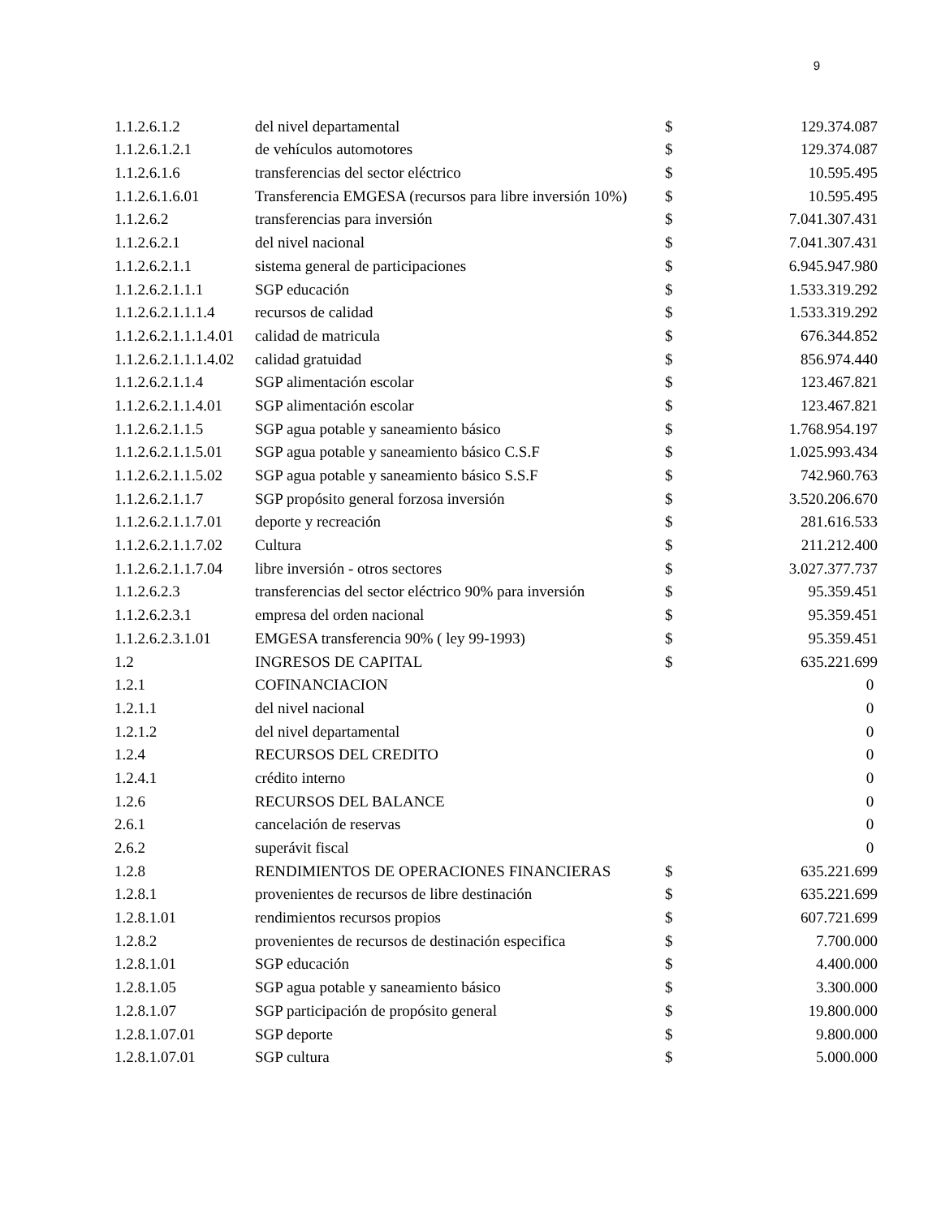9
| 1.1.2.6.1.2 | del nivel departamental | $ | 129.374.087 |
| 1.1.2.6.1.2.1 | de vehículos automotores | $ | 129.374.087 |
| 1.1.2.6.1.6 | transferencias del sector eléctrico | $ | 10.595.495 |
| 1.1.2.6.1.6.01 | Transferencia EMGESA (recursos para libre inversión 10%) | $ | 10.595.495 |
| 1.1.2.6.2 | transferencias para inversión | $ | 7.041.307.431 |
| 1.1.2.6.2.1 | del nivel nacional | $ | 7.041.307.431 |
| 1.1.2.6.2.1.1 | sistema general de participaciones | $ | 6.945.947.980 |
| 1.1.2.6.2.1.1.1 | SGP educación | $ | 1.533.319.292 |
| 1.1.2.6.2.1.1.1.4 | recursos de calidad | $ | 1.533.319.292 |
| 1.1.2.6.2.1.1.1.4.01 | calidad de matricula | $ | 676.344.852 |
| 1.1.2.6.2.1.1.1.4.02 | calidad gratuidad | $ | 856.974.440 |
| 1.1.2.6.2.1.1.4 | SGP alimentación escolar | $ | 123.467.821 |
| 1.1.2.6.2.1.1.4.01 | SGP alimentación escolar | $ | 123.467.821 |
| 1.1.2.6.2.1.1.5 | SGP agua potable y saneamiento básico | $ | 1.768.954.197 |
| 1.1.2.6.2.1.1.5.01 | SGP agua potable y saneamiento básico C.S.F | $ | 1.025.993.434 |
| 1.1.2.6.2.1.1.5.02 | SGP agua potable y saneamiento básico S.S.F | $ | 742.960.763 |
| 1.1.2.6.2.1.1.7 | SGP propósito general forzosa inversión | $ | 3.520.206.670 |
| 1.1.2.6.2.1.1.7.01 | deporte y recreación | $ | 281.616.533 |
| 1.1.2.6.2.1.1.7.02 | Cultura | $ | 211.212.400 |
| 1.1.2.6.2.1.1.7.04 | libre inversión - otros sectores | $ | 3.027.377.737 |
| 1.1.2.6.2.3 | transferencias del sector eléctrico 90% para inversión | $ | 95.359.451 |
| 1.1.2.6.2.3.1 | empresa del orden nacional | $ | 95.359.451 |
| 1.1.2.6.2.3.1.01 | EMGESA transferencia 90% ( ley 99-1993) | $ | 95.359.451 |
| 1.2 | INGRESOS DE CAPITAL | $ | 635.221.699 |
| 1.2.1 | COFINANCIACION | | 0 |
| 1.2.1.1 | del nivel nacional | | 0 |
| 1.2.1.2 | del nivel departamental | | 0 |
| 1.2.4 | RECURSOS DEL CREDITO | | 0 |
| 1.2.4.1 | crédito interno | | 0 |
| 1.2.6 | RECURSOS DEL BALANCE | | 0 |
| 2.6.1 | cancelación de reservas | | 0 |
| 2.6.2 | superávit fiscal | | 0 |
| 1.2.8 | RENDIMIENTOS DE OPERACIONES FINANCIERAS | $ | 635.221.699 |
| 1.2.8.1 | provenientes de recursos de libre destinación | $ | 635.221.699 |
| 1.2.8.1.01 | rendimientos recursos propios | $ | 607.721.699 |
| 1.2.8.2 | provenientes de recursos de destinación especifica | $ | 7.700.000 |
| 1.2.8.1.01 | SGP educación | $ | 4.400.000 |
| 1.2.8.1.05 | SGP agua potable y saneamiento básico | $ | 3.300.000 |
| 1.2.8.1.07 | SGP participación de propósito general | $ | 19.800.000 |
| 1.2.8.1.07.01 | SGP deporte | $ | 9.800.000 |
| 1.2.8.1.07.01 | SGP cultura | $ | 5.000.000 |